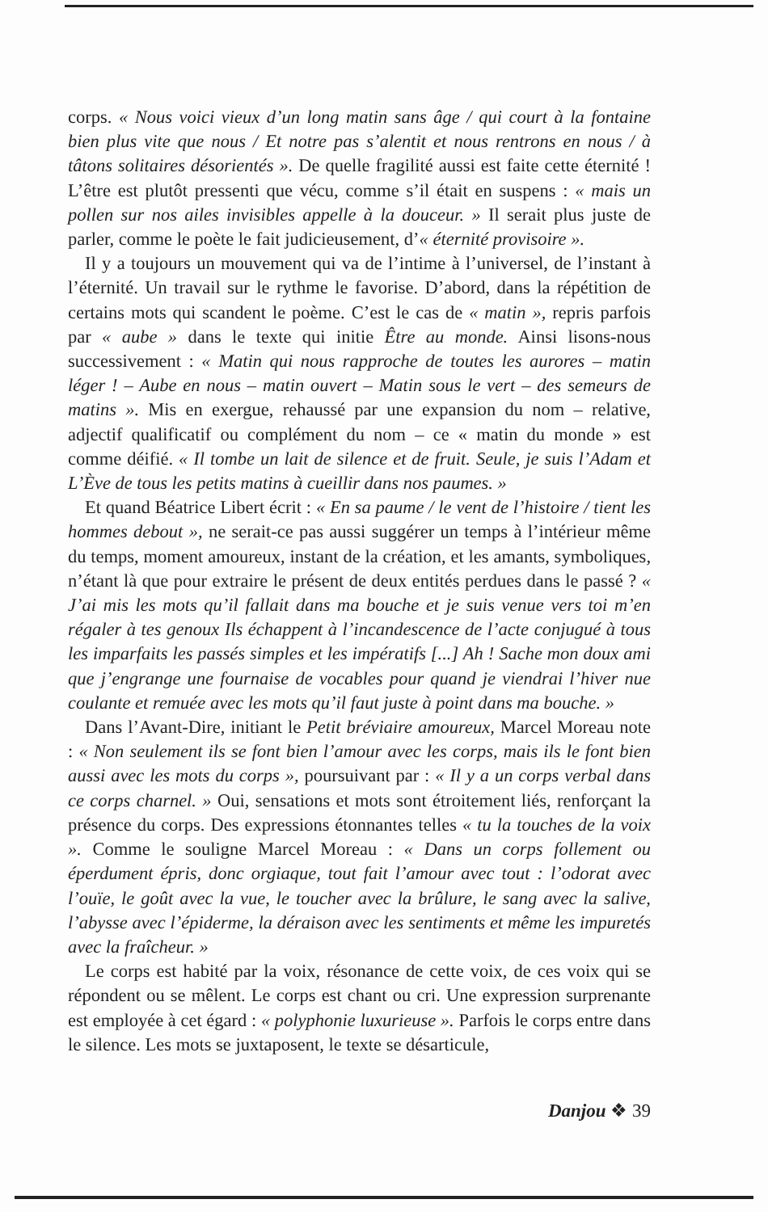corps. « Nous voici vieux d’un long matin sans âge / qui court à la fontaine bien plus vite que nous / Et notre pas s’alentit et nous rentrons en nous / à tâtons solitaires désorientés ». De quelle fragilité aussi est faite cette éternité ! L’être est plutôt pressenti que vécu, comme s’il était en suspens : « mais un pollen sur nos ailes invisibles appelle à la douceur. » Il serait plus juste de parler, comme le poète le fait judicieusement, d’« éternité provisoire ».
Il y a toujours un mouvement qui va de l’intime à l’universel, de l’instant à l’éternité. Un travail sur le rythme le favorise. D’abord, dans la répétition de certains mots qui scandent le poème. C’est le cas de « matin », repris parfois par « aube » dans le texte qui initie Être au monde. Ainsi lisons-nous successivement : « Matin qui nous rapproche de toutes les aurores – matin léger ! – Aube en nous – matin ouvert – Matin sous le vert – des semeurs de matins ». Mis en exergue, rehaussé par une expansion du nom – relative, adjectif qualificatif ou complément du nom – ce « matin du monde » est comme déifié. « Il tombe un lait de silence et de fruit. Seule, je suis l’Adam et L’Ève de tous les petits matins à cueillir dans nos paumes. »
Et quand Béatrice Libert écrit : « En sa paume / le vent de l’histoire / tient les hommes debout », ne serait-ce pas aussi suggérer un temps à l’intérieur même du temps, moment amoureux, instant de la création, et les amants, symboliques, n’étant là que pour extraire le présent de deux entités perdues dans le passé ? « J’ai mis les mots qu’il fallait dans ma bouche et je suis venue vers toi m’en régaler à tes genoux Ils échappent à l’incandescence de l’acte conjugué à tous les imparfaits les passés simples et les impératifs [...] Ah ! Sache mon doux ami que j’engrange une fournaise de vocables pour quand je viendrai l’hiver nue coulante et remuée avec les mots qu’il faut juste à point dans ma bouche. »
Dans l’Avant-Dire, initiant le Petit bréviaire amoureux, Marcel Moreau note : « Non seulement ils se font bien l’amour avec les corps, mais ils le font bien aussi avec les mots du corps », poursuivant par : « Il y a un corps verbal dans ce corps charnel. » Oui, sensations et mots sont étroitement liés, renforçant la présence du corps. Des expressions étonnantes telles « tu la touches de la voix ». Comme le souligne Marcel Moreau : « Dans un corps follement ou éperdument épris, donc orgiaque, tout fait l’amour avec tout : l’odorat avec l’ouïe, le goût avec la vue, le toucher avec la brûlure, le sang avec la salive, l’abysse avec l’épiderme, la déraison avec les sentiments et même les impuretés avec la fraîcheur. »
Le corps est habité par la voix, résonance de cette voix, de ces voix qui se répondent ou se mêlent. Le corps est chant ou cri. Une expression surprenante est employée à cet égard : « polyphonie luxurieuse ». Parfois le corps entre dans le silence. Les mots se juxtaposent, le texte se désarticule,
Danjou ❖ 39